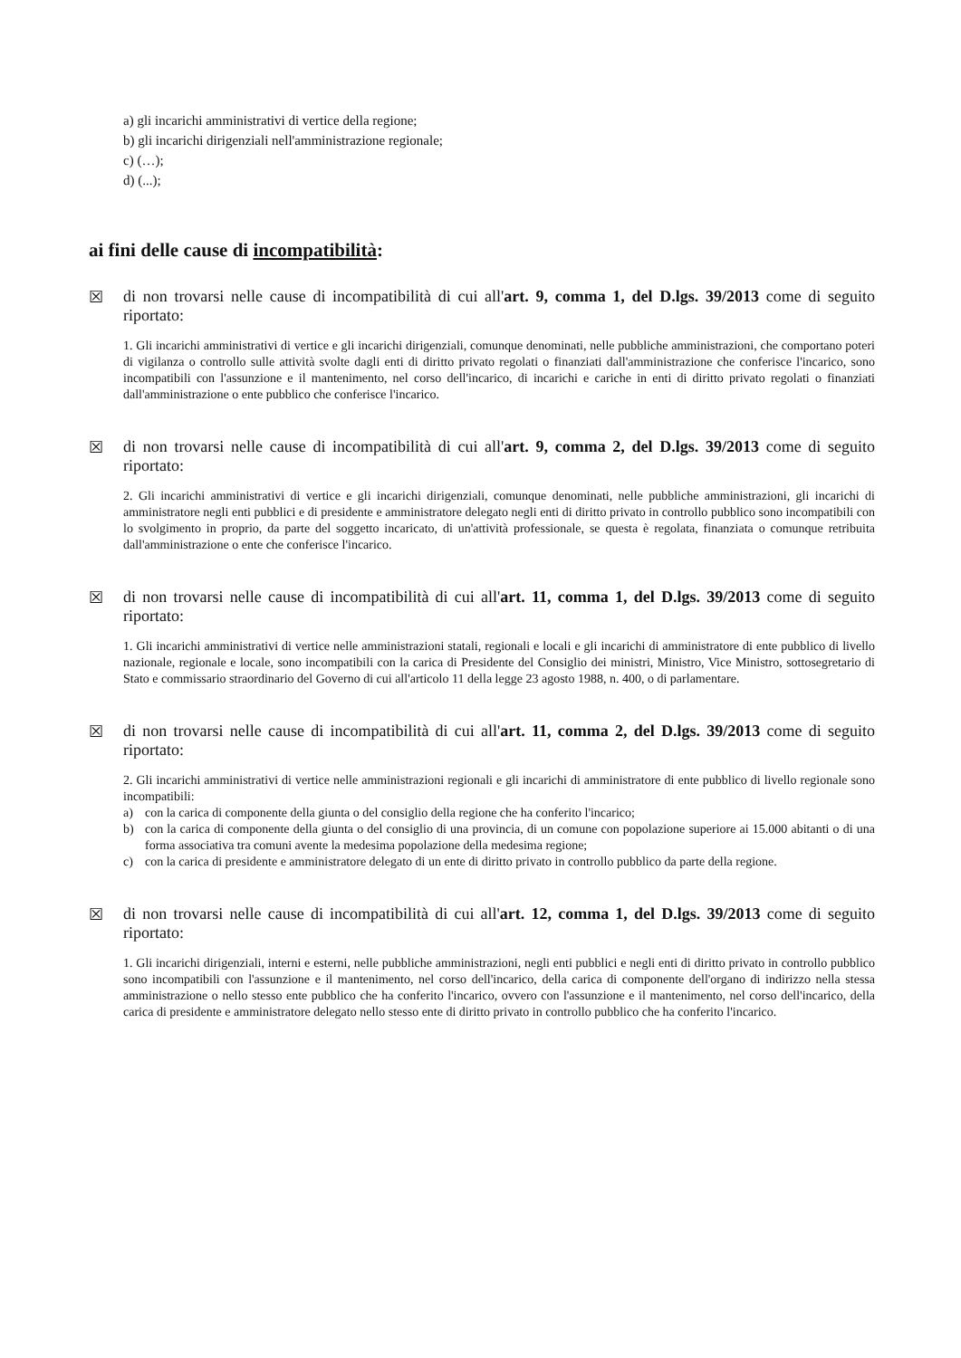a) gli incarichi amministrativi di vertice della regione;
b) gli incarichi dirigenziali nell'amministrazione regionale;
c) (…);
d) (...);
ai fini delle cause di incompatibilità:
☒
di non trovarsi nelle cause di incompatibilità di cui all'art. 9, comma 1, del D.lgs. 39/2013 come di seguito riportato:
1. Gli incarichi amministrativi di vertice e gli incarichi dirigenziali, comunque denominati, nelle pubbliche amministrazioni, che comportano poteri di vigilanza o controllo sulle attività svolte dagli enti di diritto privato regolati o finanziati dall'amministrazione che conferisce l'incarico, sono incompatibili con l'assunzione e il mantenimento, nel corso dell'incarico, di incarichi e cariche in enti di diritto privato regolati o finanziati dall'amministrazione o ente pubblico che conferisce l'incarico.
☒
di non trovarsi nelle cause di incompatibilità di cui all'art. 9, comma 2, del D.lgs. 39/2013 come di seguito riportato:
2. Gli incarichi amministrativi di vertice e gli incarichi dirigenziali, comunque denominati, nelle pubbliche amministrazioni, gli incarichi di amministratore negli enti pubblici e di presidente e amministratore delegato negli enti di diritto privato in controllo pubblico sono incompatibili con lo svolgimento in proprio, da parte del soggetto incaricato, di un'attività professionale, se questa è regolata, finanziata o comunque retribuita dall'amministrazione o ente che conferisce l'incarico.
☒
di non trovarsi nelle cause di incompatibilità di cui all'art. 11, comma 1, del D.lgs. 39/2013 come di seguito riportato:
1. Gli incarichi amministrativi di vertice nelle amministrazioni statali, regionali e locali e gli incarichi di amministratore di ente pubblico di livello nazionale, regionale e locale, sono incompatibili con la carica di Presidente del Consiglio dei ministri, Ministro, Vice Ministro, sottosegretario di Stato e commissario straordinario del Governo di cui all'articolo 11 della legge 23 agosto 1988, n. 400, o di parlamentare.
☒
di non trovarsi nelle cause di incompatibilità di cui all'art. 11, comma 2, del D.lgs. 39/2013 come di seguito riportato:
2. Gli incarichi amministrativi di vertice nelle amministrazioni regionali e gli incarichi di amministratore di ente pubblico di livello regionale sono incompatibili:
a) con la carica di componente della giunta o del consiglio della regione che ha conferito l'incarico;
b) con la carica di componente della giunta o del consiglio di una provincia, di un comune con popolazione superiore ai 15.000 abitanti o di una forma associativa tra comuni avente la medesima popolazione della medesima regione;
c) con la carica di presidente e amministratore delegato di un ente di diritto privato in controllo pubblico da parte della regione.
☒
di non trovarsi nelle cause di incompatibilità di cui all'art. 12, comma 1, del D.lgs. 39/2013 come di seguito riportato:
1. Gli incarichi dirigenziali, interni e esterni, nelle pubbliche amministrazioni, negli enti pubblici e negli enti di diritto privato in controllo pubblico sono incompatibili con l'assunzione e il mantenimento, nel corso dell'incarico, della carica di componente dell'organo di indirizzo nella stessa amministrazione o nello stesso ente pubblico che ha conferito l'incarico, ovvero con l'assunzione e il mantenimento, nel corso dell'incarico, della carica di presidente e amministratore delegato nello stesso ente di diritto privato in controllo pubblico che ha conferito l'incarico.